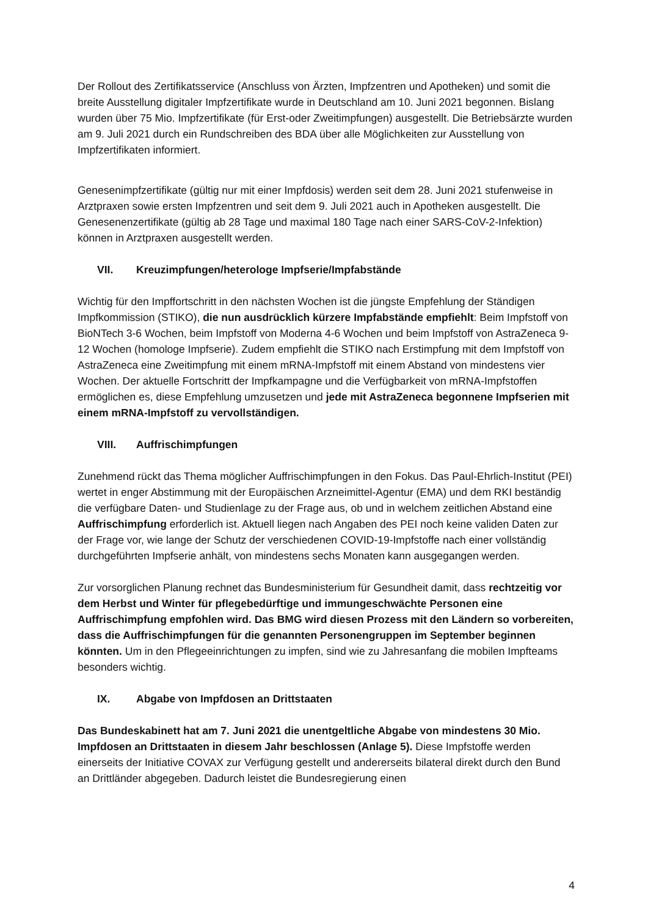Der Rollout des Zertifikatsservice (Anschluss von Ärzten, Impfzentren und Apotheken) und somit die breite Ausstellung digitaler Impfzertifikate wurde in Deutschland am 10. Juni 2021 begonnen. Bislang wurden über 75 Mio. Impfzertifikate (für Erst-oder Zweitimpfungen) ausgestellt. Die Betriebsärzte wurden am 9. Juli 2021 durch ein Rundschreiben des BDA über alle Möglichkeiten zur Ausstellung von Impfzertifikaten informiert.
Genesenimpfzertifikate (gültig nur mit einer Impfdosis) werden seit dem 28. Juni 2021 stufenweise in Arztpraxen sowie ersten Impfzentren und seit dem 9. Juli 2021 auch in Apotheken ausgestellt. Die Genesenenzertifikate (gültig ab 28 Tage und maximal 180 Tage nach einer SARS-CoV-2-Infektion) können in Arztpraxen ausgestellt werden.
VII. Kreuzimpfungen/heterologe Impfserie/Impfabstände
Wichtig für den Impffortschritt in den nächsten Wochen ist die jüngste Empfehlung der Ständigen Impfkommission (STIKO), die nun ausdrücklich kürzere Impfabstände empfiehlt: Beim Impfstoff von BioNTech 3-6 Wochen, beim Impfstoff von Moderna 4-6 Wochen und beim Impfstoff von AstraZeneca 9-12 Wochen (homologe Impfserie). Zudem empfiehlt die STIKO nach Erstimpfung mit dem Impfstoff von AstraZeneca eine Zweitimpfung mit einem mRNA-Impfstoff mit einem Abstand von mindestens vier Wochen. Der aktuelle Fortschritt der Impfkampagne und die Verfügbarkeit von mRNA-Impfstoffen ermöglichen es, diese Empfehlung umzusetzen und jede mit AstraZeneca begonnene Impfserien mit einem mRNA-Impfstoff zu vervollständigen.
VIII. Auffrischimpfungen
Zunehmend rückt das Thema möglicher Auffrischimpfungen in den Fokus. Das Paul-Ehrlich-Institut (PEI) wertet in enger Abstimmung mit der Europäischen Arzneimittel-Agentur (EMA) und dem RKI beständig die verfügbare Daten- und Studienlage zu der Frage aus, ob und in welchem zeitlichen Abstand eine Auffrischimpfung erforderlich ist. Aktuell liegen nach Angaben des PEI noch keine validen Daten zur der Frage vor, wie lange der Schutz der verschiedenen COVID-19-Impfstoffe nach einer vollständig durchgeführten Impfserie anhält, von mindestens sechs Monaten kann ausgegangen werden.
Zur vorsorglichen Planung rechnet das Bundesministerium für Gesundheit damit, dass rechtzeitig vor dem Herbst und Winter für pflegebedürftige und immungeschwächte Personen eine Auffrischimpfung empfohlen wird. Das BMG wird diesen Prozess mit den Ländern so vorbereiten, dass die Auffrischimpfungen für die genannten Personengruppen im September beginnen könnten. Um in den Pflegeeinrichtungen zu impfen, sind wie zu Jahresanfang die mobilen Impfteams besonders wichtig.
IX. Abgabe von Impfdosen an Drittstaaten
Das Bundeskabinett hat am 7. Juni 2021 die unentgeltliche Abgabe von mindestens 30 Mio. Impfdosen an Drittstaaten in diesem Jahr beschlossen (Anlage 5). Diese Impfstoffe werden einerseits der Initiative COVAX zur Verfügung gestellt und andererseits bilateral direkt durch den Bund an Drittländer abgegeben. Dadurch leistet die Bundesregierung einen
4